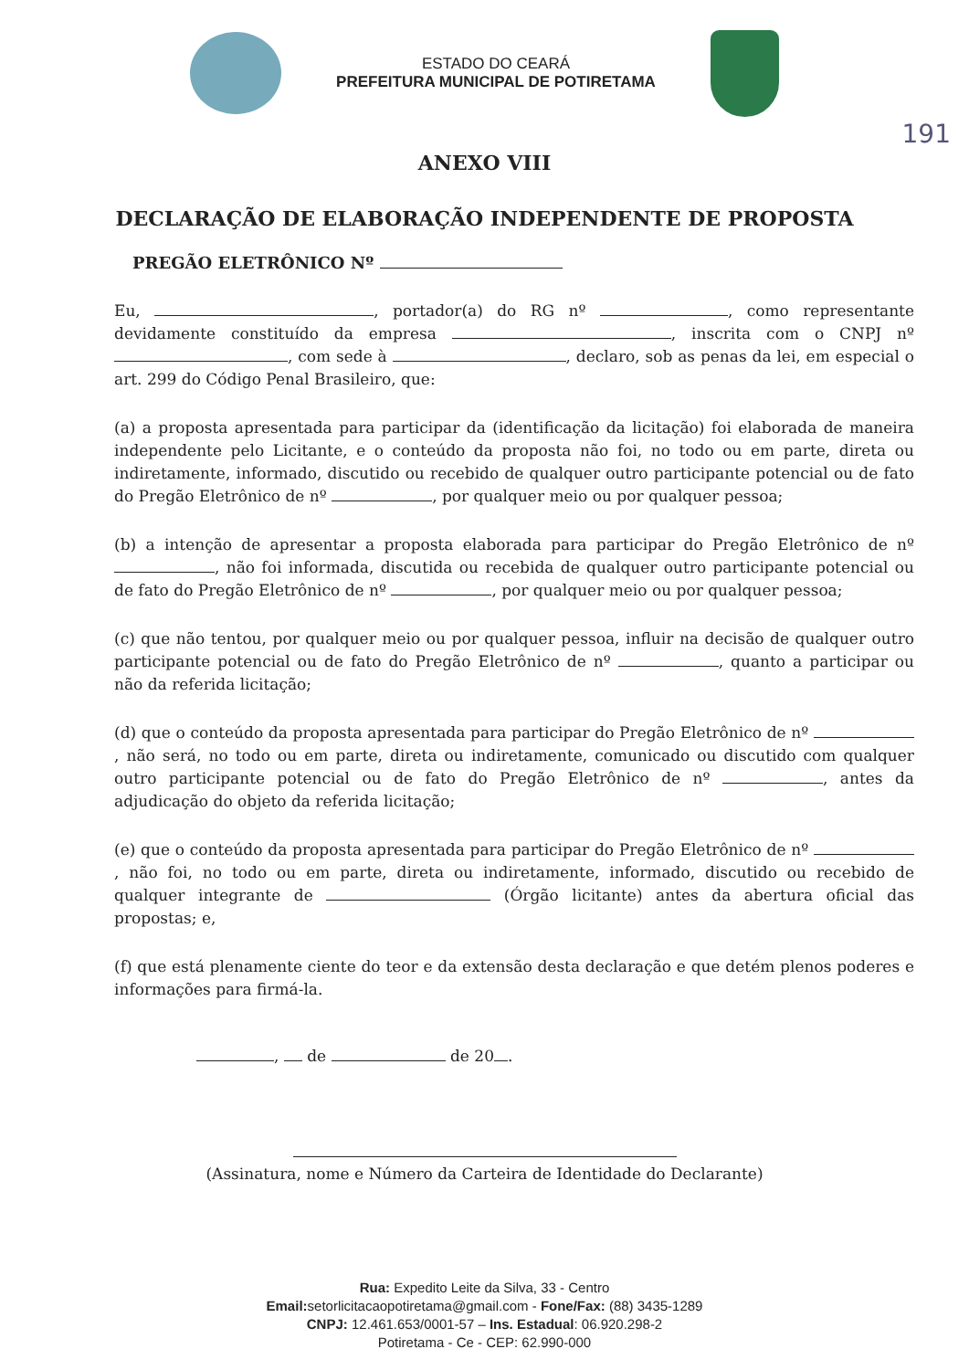ESTADO DO CEARÁ
PREFEITURA MUNICIPAL DE POTIRETAMA
191
ANEXO VIII
DECLARAÇÃO DE ELABORAÇÃO INDEPENDENTE DE PROPOSTA
PREGÃO ELETRÔNICO Nº
Eu, , portador(a) do RG nº , como representante devidamente constituído da empresa , inscrita com o CNPJ nº , com sede à , declaro, sob as penas da lei, em especial o art. 299 do Código Penal Brasileiro, que:
(a) a proposta apresentada para participar da (identificação da licitação) foi elaborada de maneira independente pelo Licitante, e o conteúdo da proposta não foi, no todo ou em parte, direta ou indiretamente, informado, discutido ou recebido de qualquer outro participante potencial ou de fato do Pregão Eletrônico de nº , por qualquer meio ou por qualquer pessoa;
(b) a intenção de apresentar a proposta elaborada para participar do Pregão Eletrônico de nº , não foi informada, discutida ou recebida de qualquer outro participante potencial ou de fato do Pregão Eletrônico de nº , por qualquer meio ou por qualquer pessoa;
(c) que não tentou, por qualquer meio ou por qualquer pessoa, influir na decisão de qualquer outro participante potencial ou de fato do Pregão Eletrônico de nº , quanto a participar ou não da referida licitação;
(d) que o conteúdo da proposta apresentada para participar do Pregão Eletrônico de nº , não será, no todo ou em parte, direta ou indiretamente, comunicado ou discutido com qualquer outro participante potencial ou de fato do Pregão Eletrônico de nº , antes da adjudicação do objeto da referida licitação;
(e) que o conteúdo da proposta apresentada para participar do Pregão Eletrônico de nº , não foi, no todo ou em parte, direta ou indiretamente, informado, discutido ou recebido de qualquer integrante de (Órgão licitante) antes da abertura oficial das propostas; e,
(f) que está plenamente ciente do teor e da extensão desta declaração e que detém plenos poderes e informações para firmá-la.
, de de 20 .
(Assinatura, nome e Número da Carteira de Identidade do Declarante)
Rua: Expedito Leite da Silva, 33 - Centro
Email: setorlicitacaopotiretama@gmail.com - Fone/Fax: (88) 3435-1289
CNPJ: 12.461.653/0001-57 – Ins. Estadual: 06.920.298-2
Potiretama - Ce - CEP: 62.990-000